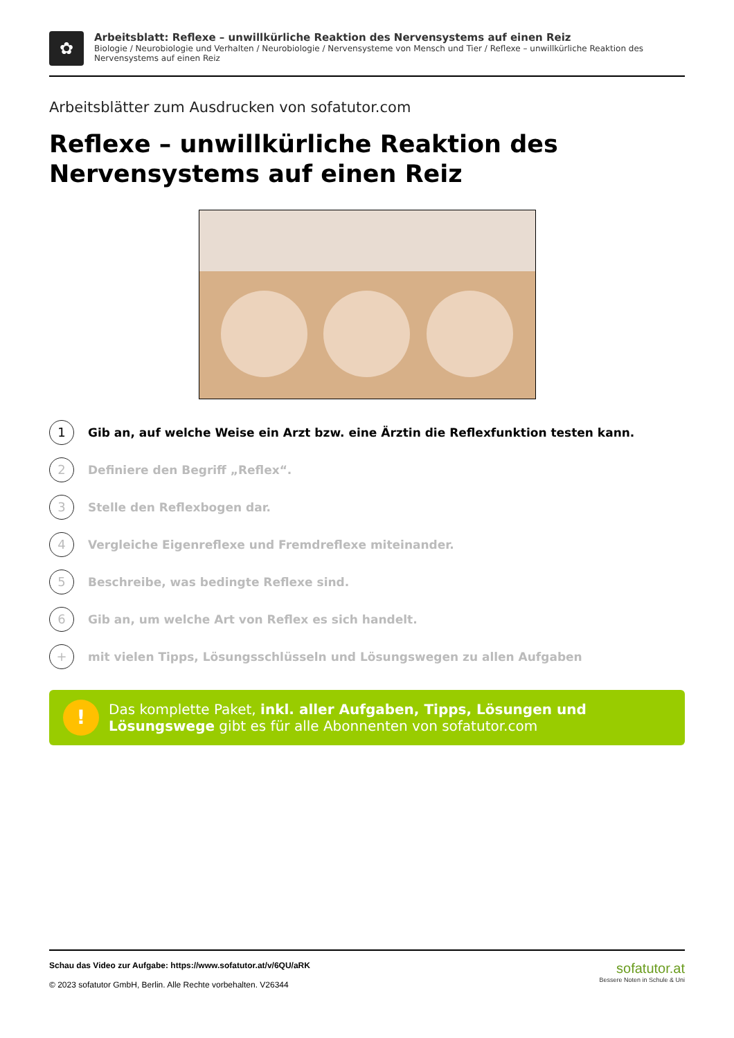✿
Arbeitsblatt: Reflexe – unwillkürliche Reaktion des Nervensystems auf einen Reiz
Biologie / Neurobiologie und Verhalten / Neurobiologie / Nervensysteme von Mensch und Tier / Reflexe – unwillkürliche Reaktion des Nervensystems auf einen Reiz
Arbeitsblätter zum Ausdrucken von sofatutor.com
Reflexe – unwillkürliche Reaktion des Nervensystems auf einen Reiz
1
Gib an, auf welche Weise ein Arzt bzw. eine Ärztin die Reflexfunktion testen kann.
2
Definiere den Begriff „Reflex“.
3
Stelle den Reflexbogen dar.
4
Vergleiche Eigenreflexe und Fremdreflexe miteinander.
5
Beschreibe, was bedingte Reflexe sind.
6
Gib an, um welche Art von Reflex es sich handelt.
+
mit vielen Tipps, Lösungsschlüsseln und Lösungswegen zu allen Aufgaben
!
Das komplette Paket, inkl. aller Aufgaben, Tipps, Lösungen und Lösungswege gibt es für alle Abonnenten von sofatutor.com
Schau das Video zur Aufgabe: https://www.sofatutor.at/v/6QU/aRK
© 2023 sofatutor GmbH, Berlin. Alle Rechte vorbehalten. V26344
sofatutor.at
Bessere Noten in Schule & Uni